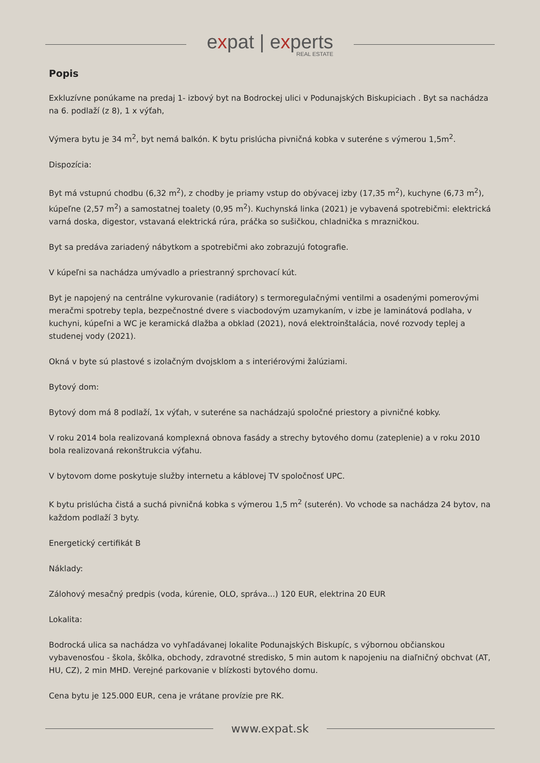expat | experts
REAL ESTATE
Popis
Exkluzívne ponúkame na predaj 1- izbový byt na Bodrockej ulici v Podunajských Biskupiciach . Byt sa nachádza na 6. podlaží (z 8), 1 x výťah,
Výmera bytu je 34 m<sup>2</sup>, byt nemá balkón. K bytu prislúcha pivničná kobka v suteréne s výmerou 1,5m<sup>2</sup>.
Dispozícia:
Byt má vstupnú chodbu (6,32 m<sup>2</sup>), z chodby je priamy vstup do obývacej izby (17,35 m<sup>2</sup>), kuchyne (6,73 m<sup>2</sup>), kúpeľne (2,57 m<sup>2</sup>) a samostatnej toalety (0,95 m<sup>2</sup>). Kuchynská linka (2021) je vybavená spotrebičmi: elektrická varná doska, digestor, vstavaná elektrická rúra, práčka so sušičkou, chladnička s mrazničkou.
Byt sa predáva zariadený nábytkom a spotrebičmi ako zobrazujú fotografie.
V kúpeľni sa nachádza umývadlo a priestranný sprchovací kút.
Byt je napojený na centrálne vykurovanie (radiátory) s termoregulačnými ventilmi a osadenými pomerovými meračmi spotreby tepla, bezpečnostné dvere s viacbodovým uzamykaním, v izbe je laminátová podlaha, v kuchyni, kúpeľni a WC je keramická dlažba a obklad (2021), nová elektroinštalácia, nové rozvody teplej a studenej vody (2021).
Okná v byte sú plastové s izolačným dvojsklom a s interiérovými žalúziami.
Bytový dom:
Bytový dom má 8 podlaží, 1x výťah, v suteréne sa nachádzajú spoločné priestory a pivničné kobky.
V roku 2014 bola realizovaná komplexná obnova fasády a strechy bytového domu (zateplenie) a v roku 2010 bola realizovaná rekonštrukcia výťahu.
V bytovom dome poskytuje služby internetu a káblovej TV spoločnosť UPC.
K bytu prislúcha čistá a suchá pivničná kobka s výmerou 1,5 m<sup>2</sup> (suterén). Vo vchode sa nachádza 24 bytov, na každom podlaží 3 byty.
Energetický certifikát B
Náklady:
Zálohový mesačný predpis (voda, kúrenie, OLO, správa...) 120 EUR, elektrina 20 EUR
Lokalita:
Bodrocká ulica sa nachádza vo vyhľadávanej lokalite Podunajských Biskupíc, s výbornou občianskou vybavenosťou - škola, škôlka, obchody, zdravotné stredisko, 5 min autom k napojeniu na diaľničný obchvat (AT, HU, CZ), 2 min MHD. Verejné parkovanie v blízkosti bytového domu.
Cena bytu je 125.000 EUR, cena je vrátane provízie pre RK.
www.expat.sk